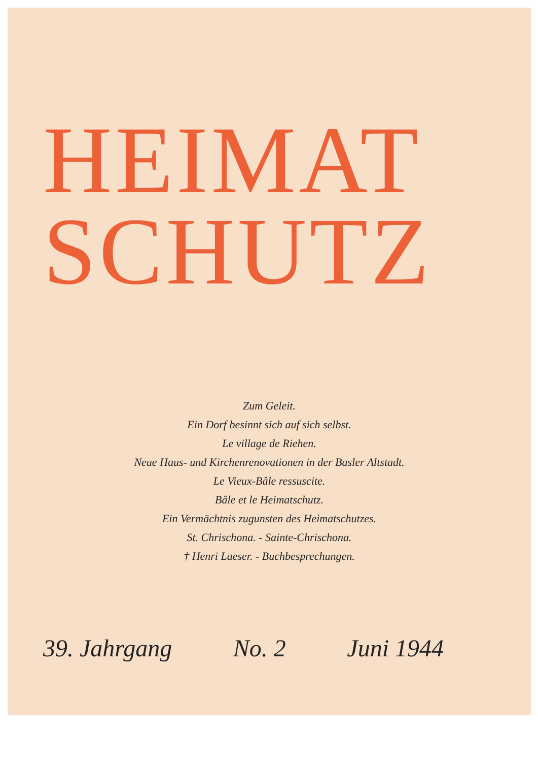HEIMAT
SCHUTZ
Zum Geleit.
Ein Dorf besinnt sich auf sich selbst.
Le village de Riehen.
Neue Haus- und Kirchenrenovationen in der Basler Altstadt.
Le Vieux-Bâle ressuscite.
Bâle et le Heimatschutz.
Ein Vermächtnis zugunsten des Heimatschutzes.
St. Chrischona. - Sainte-Chrischona.
† Henri Laeser. - Buchbesprechungen.
39. Jahrgang No. 2 Juni 1944